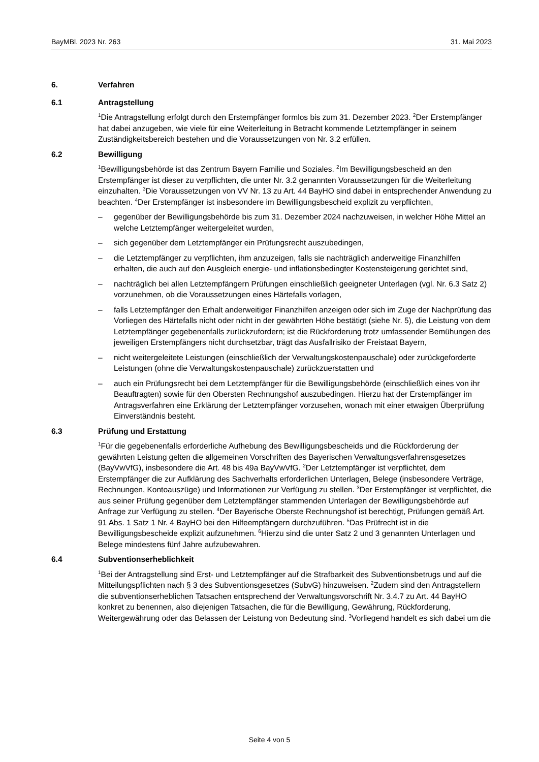BayMBl. 2023 Nr. 263 31. Mai 2023
6. Verfahren
6.1 Antragstellung
<sup>1</sup> Die Antragstellung erfolgt durch den Erstempfänger formlos bis zum 31. Dezember 2023. <sup>2</sup>Der Erstempfänger hat dabei anzugeben, wie viele für eine Weiterleitung in Betracht kommende Letztempfänger in seinem Zuständigkeitsbereich bestehen und die Voraussetzungen von Nr. 3.2 erfüllen.
6.2 Bewilligung
<sup>1</sup> Bewilligungsbehörde ist das Zentrum Bayern Familie und Soziales. <sup>2</sup>Im Bewilligungsbescheid an den Erstempfänger ist dieser zu verpflichten, die unter Nr. 3.2 genannten Voraussetzungen für die Weiterleitung einzuhalten. <sup>3</sup>Die Voraussetzungen von VV Nr. 13 zu Art. 44 BayHO sind dabei in entsprechender Anwendung zu beachten. <sup>4</sup>Der Erstempfänger ist insbesondere im Bewilligungsbescheid explizit zu verpflichten,
– gegenüber der Bewilligungsbehörde bis zum 31. Dezember 2024 nachzuweisen, in welcher Höhe Mittel an welche Letztempfänger weitergeleitet wurden,
– sich gegenüber dem Letztempfänger ein Prüfungsrecht auszubedingen,
– die Letztempfänger zu verpflichten, ihm anzuzeigen, falls sie nachträglich anderweitige Finanzhilfen erhalten, die auch auf den Ausgleich energie- und inflationsbedingter Kostensteigerung gerichtet sind,
– nachträglich bei allen Letztempfängern Prüfungen einschließlich geeigneter Unterlagen (vgl. Nr. 6.3 Satz 2) vorzunehmen, ob die Voraussetzungen eines Härtefalls vorlagen,
– falls Letztempfänger den Erhalt anderweitiger Finanzhilfen anzeigen oder sich im Zuge der Nachprüfung das Vorliegen des Härtefalls nicht oder nicht in der gewährten Höhe bestätigt (siehe Nr. 5), die Leistung von dem Letztempfänger gegebenenfalls zurückzufordern; ist die Rückforderung trotz umfassender Bemühungen des jeweiligen Erstempfängers nicht durchsetzbar, trägt das Ausfallrisiko der Freistaat Bayern,
– nicht weitergeleitete Leistungen (einschließlich der Verwaltungskostenpauschale) oder zurückgeforderte Leistungen (ohne die Verwaltungskostenpauschale) zurückzuerstatten und
– auch ein Prüfungsrecht bei dem Letztempfänger für die Bewilligungsbehörde (einschließlich eines von ihr Beauftragten) sowie für den Obersten Rechnungshof auszubedingen. Hierzu hat der Erstempfänger im Antragsverfahren eine Erklärung der Letztempfänger vorzusehen, wonach mit einer etwaigen Überprüfung Einverständnis besteht.
6.3 Prüfung und Erstattung
<sup>1</sup> Für die gegebenenfalls erforderliche Aufhebung des Bewilligungsbescheids und die Rückforderung der gewährten Leistung gelten die allgemeinen Vorschriften des Bayerischen Verwaltungsverfahrensgesetzes (BayVwVfG), insbesondere die Art. 48 bis 49a BayVwVfG. <sup>2</sup>Der Letztempfänger ist verpflichtet, dem Erstempfänger die zur Aufklärung des Sachverhalts erforderlichen Unterlagen, Belege (insbesondere Verträge, Rechnungen, Kontoauszüge) und Informationen zur Verfügung zu stellen. <sup>3</sup>Der Erstempfänger ist verpflichtet, die aus seiner Prüfung gegenüber dem Letztempfänger stammenden Unterlagen der Bewilligungsbehörde auf Anfrage zur Verfügung zu stellen. <sup>4</sup>Der Bayerische Oberste Rechnungshof ist berechtigt, Prüfungen gemäß Art. 91 Abs. 1 Satz 1 Nr. 4 BayHO bei den Hilfeempfängern durchzuführen. <sup>5</sup>Das Prüfrecht ist in die Bewilligungsbescheide explizit aufzunehmen. <sup>6</sup>Hierzu sind die unter Satz 2 und 3 genannten Unterlagen und Belege mindestens fünf Jahre aufzubewahren.
6.4 Subventionserheblichkeit
<sup>1</sup> Bei der Antragstellung sind Erst- und Letztempfänger auf die Strafbarkeit des Subventionsbetrugs und auf die Mitteilungspflichten nach § 3 des Subventionsgesetzes (SubvG) hinzuweisen. <sup>2</sup>Zudem sind den Antragstellern die subventionserheblichen Tatsachen entsprechend der Verwaltungsvorschrift Nr. 3.4.7 zu Art. 44 BayHO konkret zu benennen, also diejenigen Tatsachen, die für die Bewilligung, Gewährung, Rückforderung, Weitergewährung oder das Belassen der Leistung von Bedeutung sind. <sup>3</sup>Vorliegend handelt es sich dabei um die
Seite 4 von 5